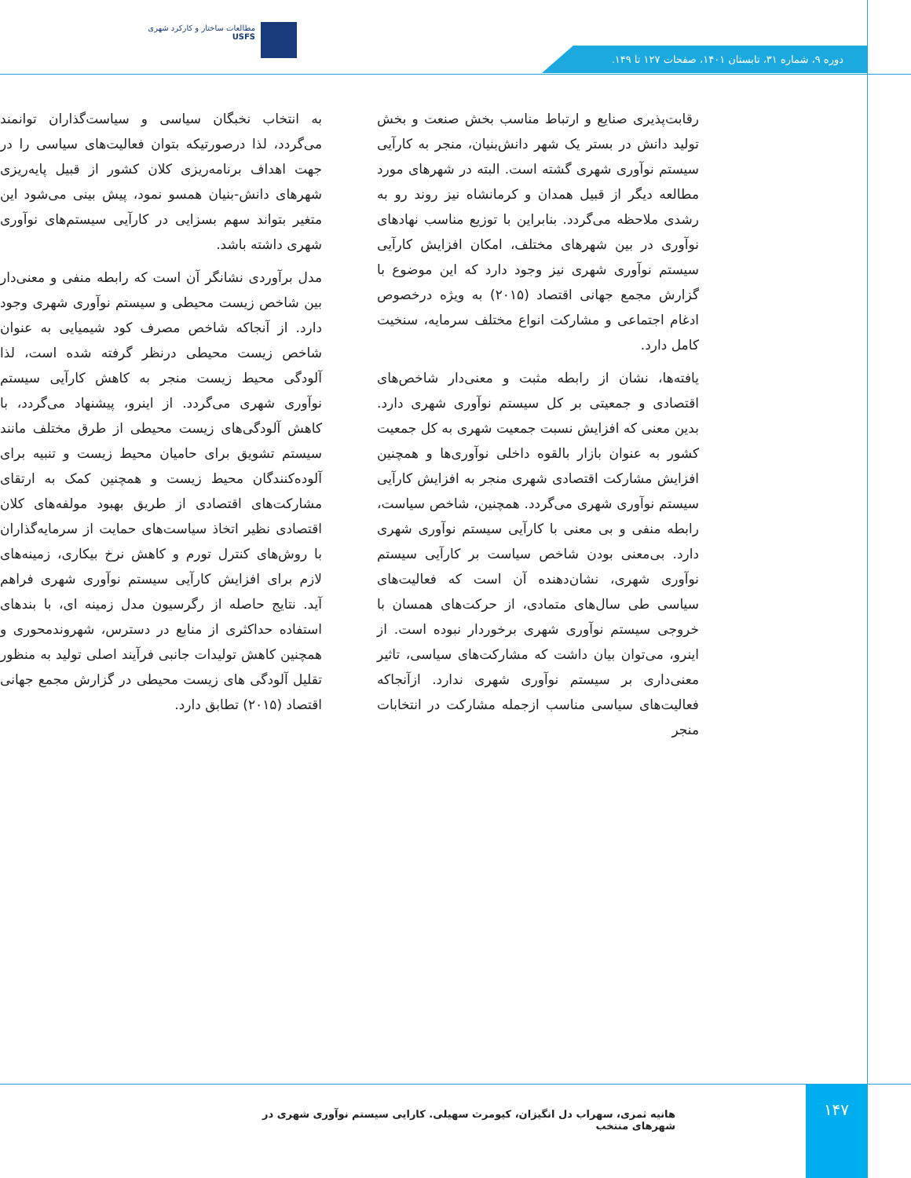مطالعات ساختار و کارکرد شهری
USFS
دوره ۹، شماره ۳۱، تابستان ۱۴۰۱، صفحات ۱۲۷ تا ۱۴۹.
رقابت‌پذیری صنایع و ارتباط مناسب بخش صنعت و بخش تولید دانش در بستر یک شهر دانش‌بنیان، منجر به کارآیی سیستم نوآوری شهری گشته است. البته در شهرهای مورد مطالعه دیگر از قبیل همدان و کرمانشاه نیز روند رو به رشدی ملاحظه می‌گردد. بنابراین با توزیع مناسب نهادهای نوآوری در بین شهرهای مختلف، امکان افزایش کارآیی سیستم نوآوری شهری نیز وجود دارد که این موضوع با گزارش مجمع جهانی اقتصاد (۲۰۱۵) به ویژه درخصوص ادغام اجتماعی و مشارکت انواع مختلف سرمایه، سنخیت کامل دارد.
یافته‌ها، نشان از رابطه مثبت و معنی‌دار شاخص‌های اقتصادی و جمعیتی بر کل سیستم نوآوری شهری دارد. بدین معنی که افزایش نسبت جمعیت شهری به کل جمعیت کشور به عنوان بازار بالقوه داخلی نوآوری‌ها و همچنین افزایش مشارکت اقتصادی شهری منجر به افزایش کارآیی سیستم نوآوری شهری می‌گردد. همچنین، شاخص سیاست، رابطه منفی و بی معنی با کارآیی سیستم نوآوری شهری دارد. بی‌معنی بودن شاخص سیاست بر کارآیی سیستم نوآوری شهری، نشان‌دهنده آن است که فعالیت‌های سیاسی طی سال‌های متمادی، از حرکت‌های همسان با خروجی سیستم نوآوری شهری برخوردار نبوده است. از اینرو، می‌توان بیان داشت که مشارکت‌های سیاسی، تاثیر معنی‌داری بر سیستم نوآوری شهری ندارد. ازآنجاکه فعالیت‌های سیاسی مناسب ازجمله مشارکت در انتخابات منجر
به انتخاب نخبگان سیاسی و سیاست‌گذاران توانمند می‌گردد، لذا درصورتیکه بتوان فعالیت‌های سیاسی را در جهت اهداف برنامه‌ریزی کلان کشور از قبیل پایه‌ریزی شهرهای دانش-بنیان همسو نمود، پیش بینی می‌شود این متغیر بتواند سهم بسزایی در کارآیی سیستم‌های نوآوری شهری داشته باشد.
مدل برآوردی نشانگر آن است که رابطه منفی و معنی‌دار بین شاخص زیست محیطی و سیستم نوآوری شهری وجود دارد. از آنجاکه شاخص مصرف کود شیمیایی به عنوان شاخص زیست محیطی درنظر گرفته شده است، لذا آلودگی محیط زیست منجر به کاهش کارآیی سیستم نوآوری شهری می‌گردد. از اینرو، پیشنهاد می‌گردد، با کاهش آلودگی‌های زیست محیطی از طرق مختلف مانند سیستم تشویق برای حامیان محیط زیست و تنبیه برای آلوده‌کنندگان محیط زیست و همچنین کمک به ارتقای مشارکت‌های اقتصادی از طریق بهبود مولفه‌های کلان اقتصادی نظیر اتخاذ سیاست‌های حمایت از سرمایه‌گذاران با روش‌های کنترل تورم و کاهش نرخ بیکاری، زمینه‌های لازم برای افزایش کارآیی سیستم نوآوری شهری فراهم آید. نتایج حاصله از رگرسیون مدل زمینه ای، با بندهای استفاده حداکثری از منابع در دسترس، شهروندمحوری و همچنین کاهش تولیدات جانبی فرآیند اصلی تولید به منظور تقلیل آلودگی های زیست محیطی در گزارش مجمع جهانی اقتصاد (۲۰۱۵) تطابق دارد.
۱۴۷
هانیه ثمری، سهراب دل انگیزان، کیومرث سهیلی. کارایی سیستم نوآوری شهری در شهرهای منتخب